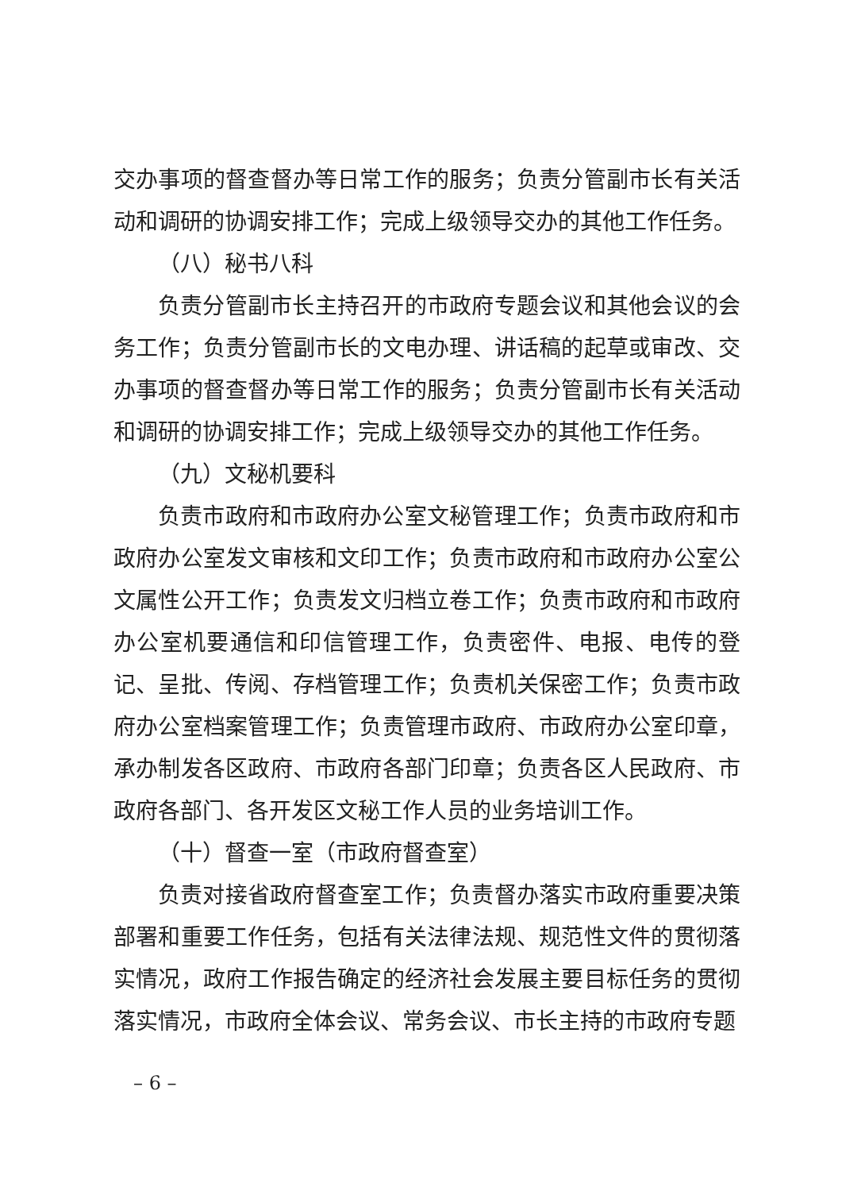交办事项的督查督办等日常工作的服务；负责分管副市长有关活动和调研的协调安排工作；完成上级领导交办的其他工作任务。
（八）秘书八科
负责分管副市长主持召开的市政府专题会议和其他会议的会务工作；负责分管副市长的文电办理、讲话稿的起草或审改、交办事项的督查督办等日常工作的服务；负责分管副市长有关活动和调研的协调安排工作；完成上级领导交办的其他工作任务。
（九）文秘机要科
负责市政府和市政府办公室文秘管理工作；负责市政府和市政府办公室发文审核和文印工作；负责市政府和市政府办公室公文属性公开工作；负责发文归档立卷工作；负责市政府和市政府办公室机要通信和印信管理工作，负责密件、电报、电传的登记、呈批、传阅、存档管理工作；负责机关保密工作；负责市政府办公室档案管理工作；负责管理市政府、市政府办公室印章，承办制发各区政府、市政府各部门印章；负责各区人民政府、市政府各部门、各开发区文秘工作人员的业务培训工作。
（十）督查一室（市政府督查室）
负责对接省政府督查室工作；负责督办落实市政府重要决策部署和重要工作任务，包括有关法律法规、规范性文件的贯彻落实情况，政府工作报告确定的经济社会发展主要目标任务的贯彻落实情况，市政府全体会议、常务会议、市长主持的市政府专题
– 6 –